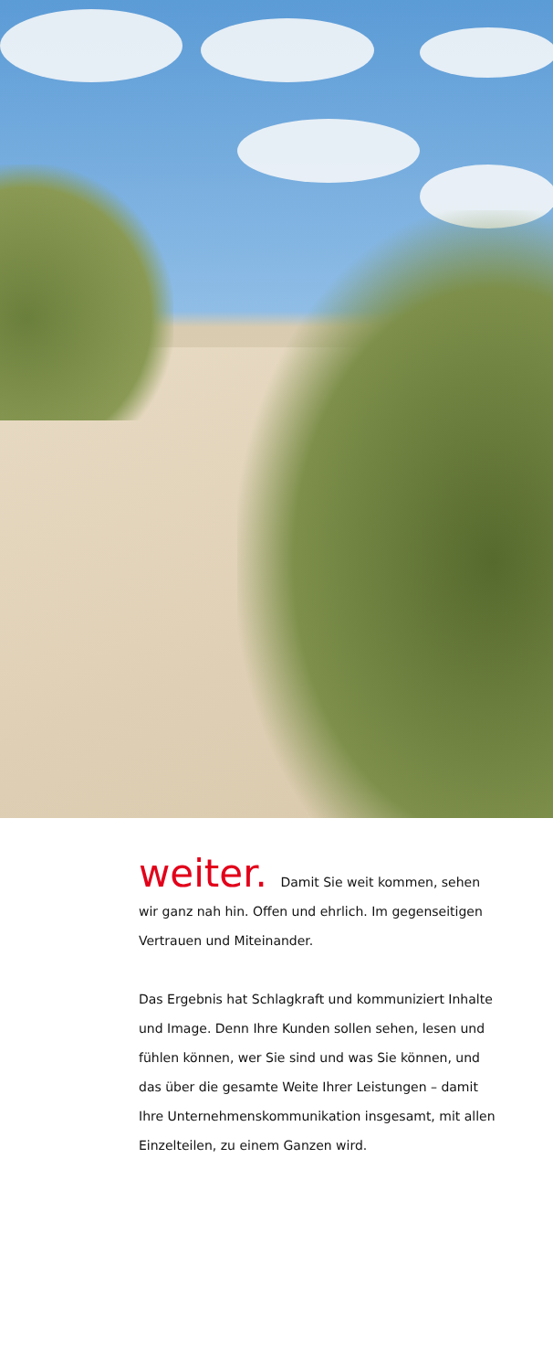weiter. Damit Sie weit kommen, sehen wir ganz nah hin. Offen und ehrlich. Im gegenseitigen Vertrauen und Miteinander.
Das Ergebnis hat Schlagkraft und kommuniziert Inhalte und Image. Denn Ihre Kunden sollen sehen, lesen und fühlen können, wer Sie sind und was Sie können, und das über die gesamte Weite Ihrer Leistungen – damit Ihre Unternehmenskommunikation insgesamt, mit allen Einzelteilen, zu einem Ganzen wird.